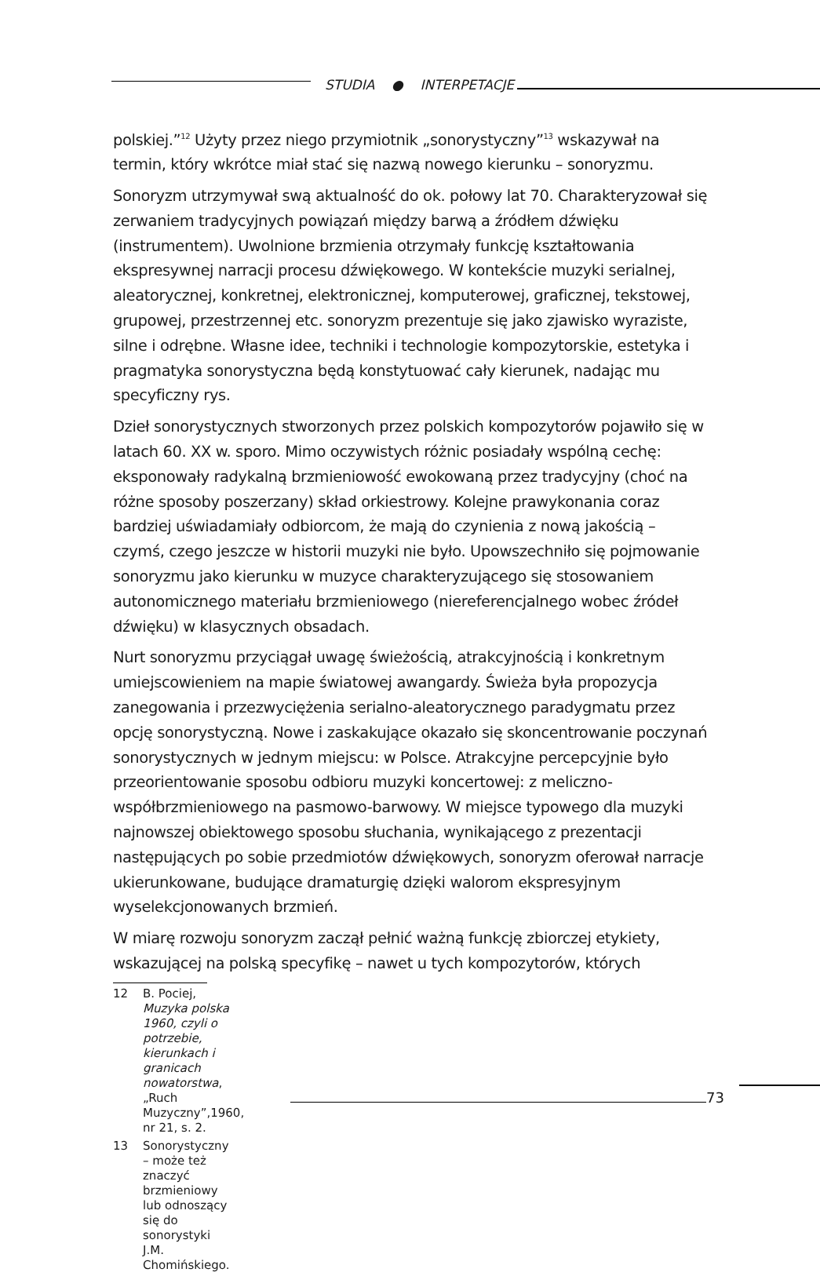STUDIA ● INTERPETACJE
polskiej.”<sup>12</sup> Użyty przez niego przymiotnik „sonorystyczny”<sup>13</sup> wskazywał na termin, który wkrótce miał stać się nazwą nowego kierunku – sonoryzmu.
Sonoryzm utrzymywał swą aktualność do ok. połowy lat 70. Charakteryzował się zerwaniem tradycyjnych powiązań między barwą a źródłem dźwięku (instrumentem). Uwolnione brzmienia otrzymały funkcję kształtowania ekspresywnej narracji procesu dźwiękowego. W kontekście muzyki serialnej, aleatorycznej, konkretnej, elektronicznej, komputerowej, graficznej, tekstowej, grupowej, przestrzennej etc. sonoryzm prezentuje się jako zjawisko wyraziste, silne i odrębne. Własne idee, techniki i technologie kompozytorskie, estetyka i pragmatyka sonorystyczna będą konstytuować cały kierunek, nadając mu specyficzny rys.
Dzieł sonorystycznych stworzonych przez polskich kompozytorów pojawiło się w latach 60. XX w. sporo. Mimo oczywistych różnic posiadały wspólną cechę: eksponowały radykalną brzmieniowość ewokowaną przez tradycyjny (choć na różne sposoby poszerzany) skład orkiestrowy. Kolejne prawykonania coraz bardziej uświadamiały odbiorcom, że mają do czynienia z nową jakością – czymś, czego jeszcze w historii muzyki nie było. Upowszechniło się pojmowanie sonoryzmu jako kierunku w muzyce charakteryzującego się stosowaniem autonomicznego materiału brzmieniowego (niereferencjalnego wobec źródeł dźwięku) w klasycznych obsadach.
Nurt sonoryzmu przyciągał uwagę świeżością, atrakcyjnością i konkretnym umiejscowieniem na mapie światowej awangardy. Świeża była propozycja zanegowania i przezwyciężenia serialno-aleatorycznego paradygmatu przez opcję sonorystyczną. Nowe i zaskakujące okazało się skoncentrowanie poczynań sonorystycznych w jednym miejscu: w Polsce. Atrakcyjne percepcyjnie było przeorientowanie sposobu odbioru muzyki koncertowej: z meliczno-współbrzmieniowego na pasmowo-barwowy. W miejsce typowego dla muzyki najnowszej obiektowego sposobu słuchania, wynikającego z prezentacji następujących po sobie przedmiotów dźwiękowych, sonoryzm oferował narracje ukierunkowane, budujące dramaturgię dzięki walorom ekspresyjnym wyselekcjonowanych brzmień.
W miarę rozwoju sonoryzm zaczął pełnić ważną funkcję zbiorczej etykiety, wskazującej na polską specyfikę – nawet u tych kompozytorów, których
12 B. Pociej, Muzyka polska 1960, czyli o potrzebie, kierunkach i granicach nowatorstwa, „Ruch Muzyczny”,1960, nr 21, s. 2.
13 Sonorystyczny – może też znaczyć brzmieniowy lub odnoszący się do sonorystyki J.M. Chomińskiego.
73